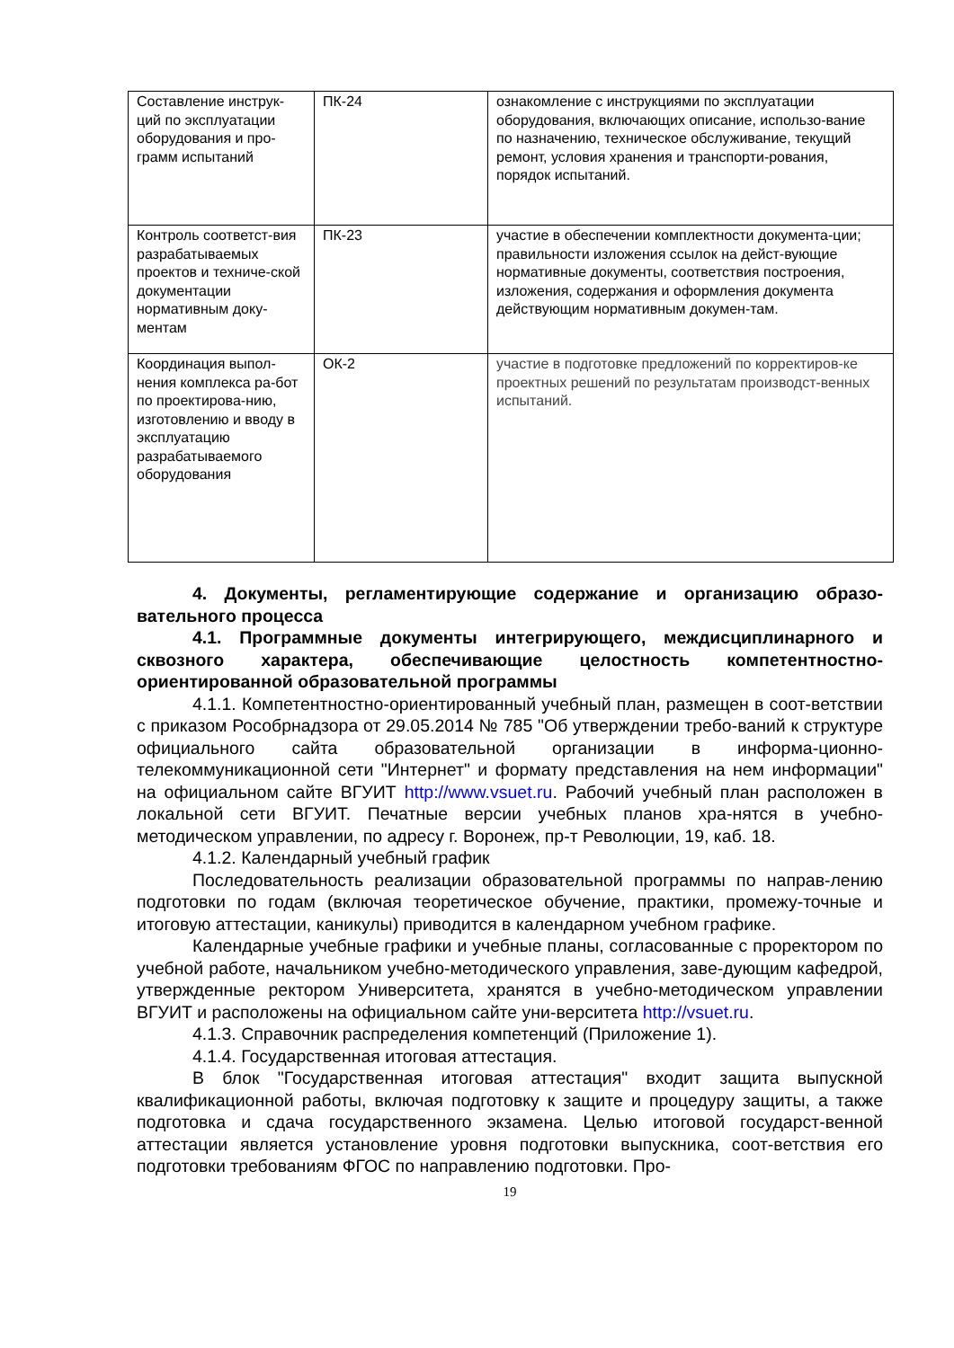| Составление инструк-ций по эксплуатации оборудования и про-грамм испытаний | ПК-24 | ознакомление с инструкциями по эксплуатации оборудования, включающих описание, использо-вание по назначению, техническое обслуживание, текущий ремонт, условия хранения и транспорти-рования, порядок испытаний. |
| Контроль соответст-вия разрабатываемых проектов и техниче-ской документации нормативным доку-ментам | ПК-23 | участие в обеспечении комплектности документа-ции; правильности изложения ссылок на дейст-вующие нормативные документы, соответствия построения, изложения, содержания и оформления документа действующим нормативным докумен-там. |
| Координация выпол-нения комплекса ра-бот по проектирова-нию, изготовлению и вводу в эксплуатацию разрабатываемого оборудования | ОК-2 | участие в подготовке предложений по корректиров-ке проектных решений по результатам производст-венных испытаний. |
4. Документы, регламентирующие содержание и организацию образо-вательного процесса
4.1. Программные документы интегрирующего, междисциплинарного и сквозного характера, обеспечивающие целостность компетентностно-ориентированной образовательной программы
4.1.1. Компетентностно-ориентированный учебный план, размещен в соот-ветствии с приказом Рособрнадзора от 29.05.2014 № 785 "Об утверждении требо-ваний к структуре официального сайта образовательной организации в информа-ционно-телекоммуникационной сети "Интернет" и формату представления на нем информации" на официальном сайте ВГУИТ http://www.vsuet.ru. Рабочий учебный план расположен в локальной сети ВГУИТ. Печатные версии учебных планов хра-нятся в учебно-методическом управлении, по адресу г. Воронеж, пр-т Революции, 19, каб. 18.
4.1.2. Календарный учебный график
Последовательность реализации образовательной программы по направ-лению подготовки по годам (включая теоретическое обучение, практики, промежу-точные и итоговую аттестации, каникулы) приводится в календарном учебном графике.
Календарные учебные графики и учебные планы, согласованные с проректором по учебной работе, начальником учебно-методического управления, заве-дующим кафедрой, утвержденные ректором Университета, хранятся в учебно-методическом управлении ВГУИТ и расположены на официальном сайте уни-верситета http://vsuet.ru.
4.1.3. Справочник распределения компетенций (Приложение 1).
4.1.4. Государственная итоговая аттестация.
В блок "Государственная итоговая аттестация" входит защита выпускной квалификационной работы, включая подготовку к защите и процедуру защиты, а также подготовка и сдача государственного экзамена. Целью итоговой государст-венной аттестации является установление уровня подготовки выпускника, соот-ветствия его подготовки требованиям ФГОС по направлению подготовки. Про-
19